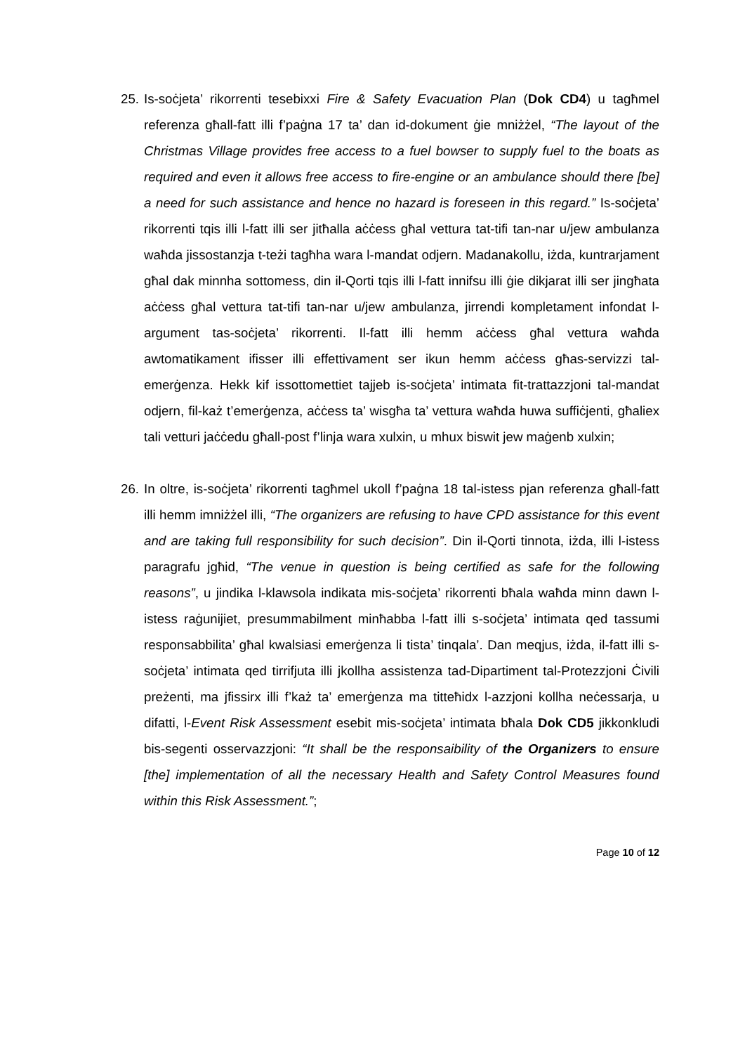25.
Is-soċjeta’ rikorrenti tesebixxi Fire & Safety Evacuation Plan (Dok CD4) u tagħmel referenza għall-fatt illi f’paġna 17 ta’ dan id-dokument ġie mniżżel, “The layout of the Christmas Village provides free access to a fuel bowser to supply fuel to the boats as required and even it allows free access to fire-engine or an ambulance should there [be] a need for such assistance and hence no hazard is foreseen in this regard.” Is-soċjeta’ rikorrenti tqis illi l-fatt illi ser jitħalla aċċess għal vettura tat-tifi tan-nar u/jew ambulanza waħda jissostanzja t-teżi tagħha wara l-mandat odjern. Madanakollu, iżda, kuntrarjament għal dak minnha sottomess, din il-Qorti tqis illi l-fatt innifsu illi ġie dikjarat illi ser jingħata aċċess għal vettura tat-tifi tan-nar u/jew ambulanza, jirrendi kompletament infondat l-argument tas-soċjeta’ rikorrenti. Il-fatt illi hemm aċċess għal vettura waħda awtomatikament ifisser illi effettivament ser ikun hemm aċċess għas-servizzi tal-emerġenza. Hekk kif issottomettiet tajjeb is-soċjeta’ intimata fit-trattazzjoni tal-mandat odjern, fil-każ t’emerġenza, aċċess ta’ wisgħa ta’ vettura waħda huwa suffiċjenti, għaliex tali vetturi jaċċedu għall-post f’linja wara xulxin, u mhux biswit jew maġenb xulxin;
26.
In oltre, is-soċjeta’ rikorrenti tagħmel ukoll f’paġna 18 tal-istess pjan referenza għall-fatt illi hemm imniżżel illi, “The organizers are refusing to have CPD assistance for this event and are taking full responsibility for such decision”. Din il-Qorti tinnota, iżda, illi l-istess paragrafu jgħid, “The venue in question is being certified as safe for the following reasons”, u jindika l-klawsola indikata mis-soċjeta’ rikorrenti bħala waħda minn dawn l-istess raġunijiet, presummabilment minħabba l-fatt illi s-soċjeta’ intimata qed tassumi responsabbilita’ għal kwalsiasi emerġenza li tista’ tinqala’. Dan meqjus, iżda, il-fatt illi s-soċjeta’ intimata qed tirrifjuta illi jkollha assistenza tad-Dipartiment tal-Protezzjoni Ċivili preżenti, ma jfissirx illi f’każ ta’ emerġenza ma titteħidx l-azzjoni kollha neċessarja, u difatti, l-Event Risk Assessment esebit mis-soċjeta’ intimata bħala Dok CD5 jikkonkludi bis-segenti osservazzjoni: “It shall be the responsaibility of the Organizers to ensure [the] implementation of all the necessary Health and Safety Control Measures found within this Risk Assessment.”;
Page 10 of 12